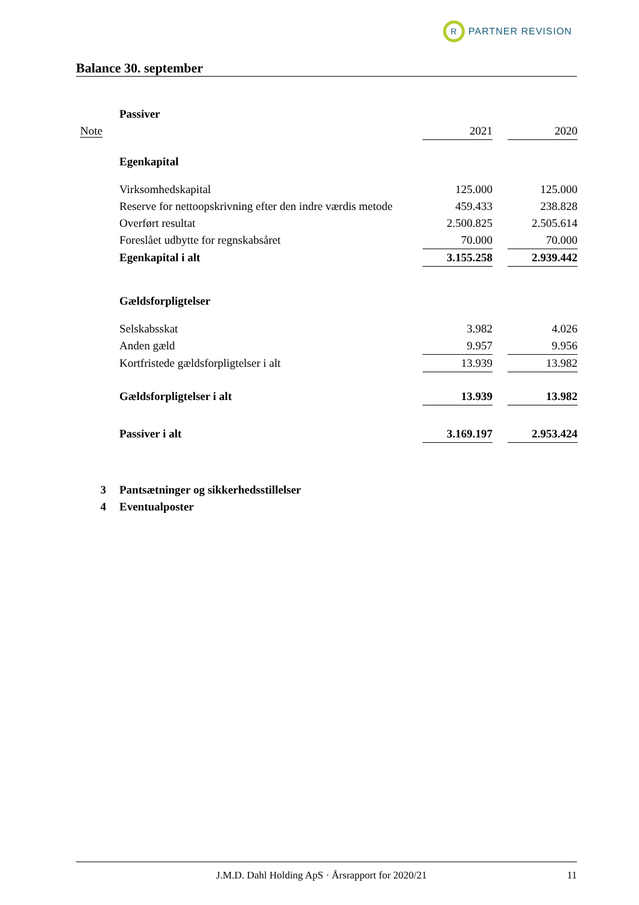R
PARTNER REVISION
Balance 30. september
| | Passiver | | | |
| Note | | 2021 | | 2020 |
| | Egenkapital | | | |
| | Virksomhedskapital | 125.000 | | 125.000 |
| | Reserve for nettoopskrivning efter den indre værdis metode | 459.433 | | 238.828 |
| | Overført resultat | 2.500.825 | | 2.505.614 |
| | Foreslået udbytte for regnskabsåret | 70.000 | | 70.000 |
| | Egenkapital i alt | 3.155.258 | | 2.939.442 |
| | Gældsforpligtelser | | | |
| | Selskabsskat | 3.982 | | 4.026 |
| | Anden gæld | 9.957 | | 9.956 |
| | Kortfristede gældsforpligtelser i alt | 13.939 | | 13.982 |
| | Gældsforpligtelser i alt | 13.939 | | 13.982 |
| | Passiver i alt | 3.169.197 | | 2.953.424 |
| 3 | Pantsætninger og sikkerhedsstillelser | | | |
| 4 | Eventualposter | | | |
J.M.D. Dahl Holding ApS · Årsrapport for 2020/21 11